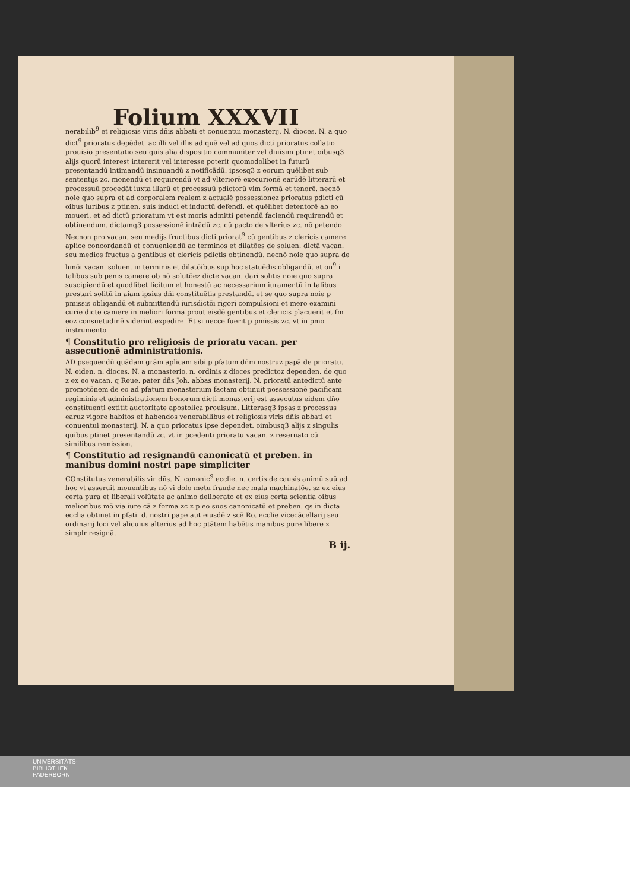Folium XXXVII
nerabilib<sup>9</sup> et religiosis viris dñis abbati et conuentui monasterij. N. dioces. N. a quo dict<sup>9</sup> prioratus depēdet. ac illi vel illis ad quē vel ad quos dicti prioratus collatio prouisio presentatio seu quis alia dispositio communiter vel diuisim ptinet oibusq3 alijs quorū interest intererit vel interesse poterit quomodolibet in futurū presentandū intimandū insinuandū z notificādū. ipsosq3 z eorum quēlibet sub sententijs zc. monendū et requirendū vt ad vlteriorē execurionē earūdē litterarū et processuū procedāt iuxta illarū et processuū pdictorū vim formā et tenorē. necnō noie quo supra et ad corporalem realem z actualē possessionez prioratus pdicti cū oibus iuribus z ptinen. suis induci et inductū defendi. et quēlibet detentorē ab eo moueri. et ad dictū prioratum vt est moris admitti petendū faciendū requirendū et obtinendum. dictamq3 possessionē intrādū zc. cū pacto de vlterius zc. nō petendo. Necnon pro vacan. seu medijs fructibus dicti priorat<sup>9</sup> cū gentibus z clericis camere aplice concordandū et conueniendū ac terminos et dilatōes de soluen. dictā vacan. seu medios fructus a gentibus et clericis pdictis obtinendū. necnō noie quo supra de hmōi vacan. soluen. in terminis et dilatōibus sup hoc statuēdis obligandū. et on<sup>9</sup> i talibus sub penis camere ob nō solutōez dicte vacan. dari solitis noie quo supra suscipiendū et quodlibet licitum et honestū ac necessarium iuramentū in talibus prestari solitū in aiam ipsius dñi constituētis prestandū. et se quo supra noie p pmissis obligandū et submittendū iurisdictōi rigori compulsioni et mero examini curie dicte camere in meliori forma prout eisdē gentibus et clericis placuerit et fm eoz consuetudinē viderint expedire. Et si necce fuerit p pmissis zc. vt in pmo instrumento
¶ Constitutio pro religiosis de prioratu vacan. per assecutionē administrationis.
AD psequendū quādam grām aplicam sibi p pfatum dñm nostruz papā de prioratu. N. eiden. n. dioces. N. a monasterio. n. ordinis z dioces predictoz dependen. de quo z ex eo vacan. q Reue. pater dñs Joh. abbas monasterij. N. prioratū antedictū ante promotōnem de eo ad pfatum monasterium factam obtinuit possessionē pacificam regiminis et administrationem bonorum dicti monasterij est assecutus eidem dño constituenti extitit auctoritate apostolica prouisum. Litterasq3 ipsas z processus earuz vigore habitos et habendos venerabilibus et religiosis viris dñis abbati et conuentui monasterij. N. a quo prioratus ipse dependet. oimbusq3 alijs z singulis quibus ptinet presentandū zc. vt in pcedenti prioratu vacan. z reseruato cū similibus remission.
¶ Constitutio ad resignandū canonicatū et preben. in manibus domini nostri pape simpliciter
COnstitutus venerabilis vir dñs. N. canonic<sup>9</sup> ecclie. n. certis de causis animū suū ad hoc vt asseruit mouentibus nō vi dolo metu fraude nec mala machinatōe. sz ex eius certa pura et liberali volūtate ac animo deliberato et ex eius certa scientia oibus melioribus mō via iure cā z forma zc z p eo suos canonicatū et preben. qs in dicta ecclia obtinet in pfati. d. nostri pape aut eiusdē z scē Ro. ecclie vicecācellarij seu ordinarij loci vel alicuius alterius ad hoc ptātem habētis manibus pure libere z simplr resignā.
B ij.
UNIVERSITÄTS-
BIBLIOTHEK
PADERBORN